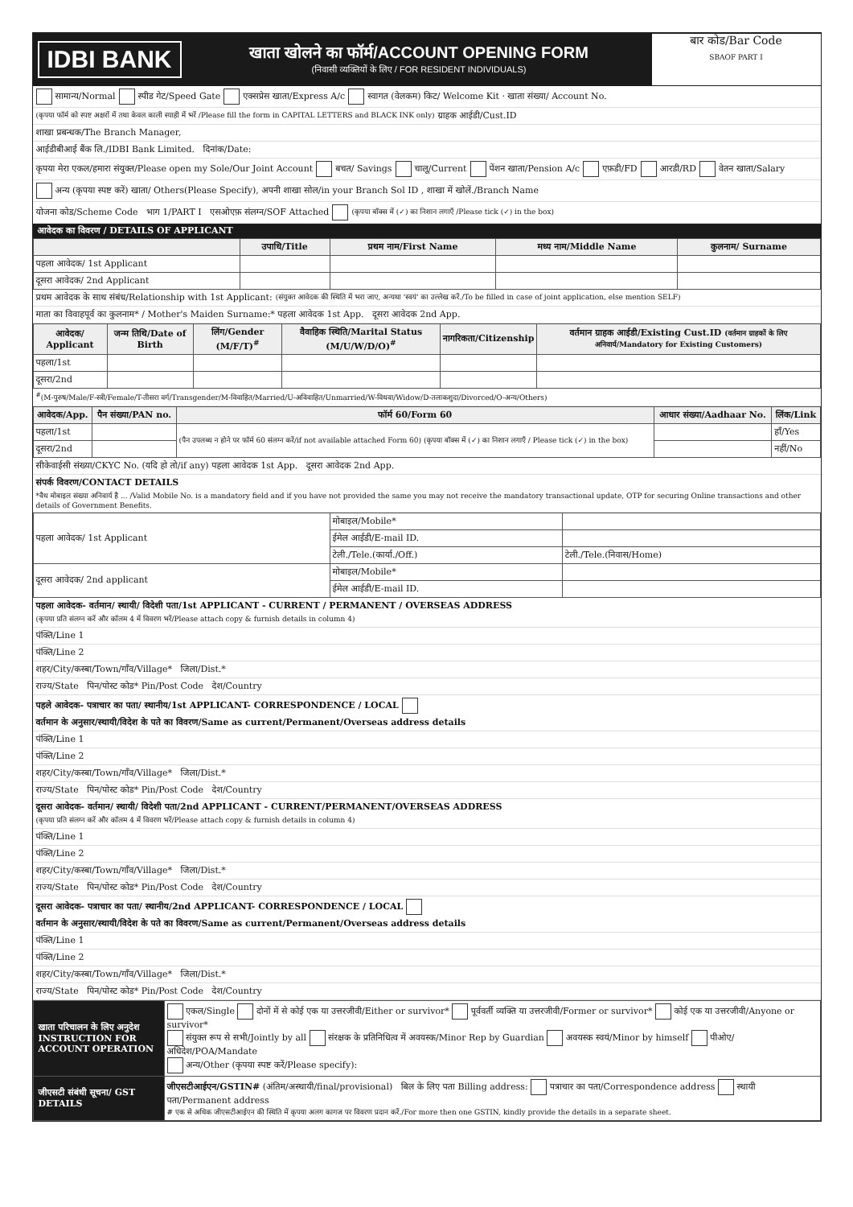IDBI BANK
खाता खोलने का फॉर्म/ACCOUNT OPENING FORM
(निवासी व्यक्तियों के लिए / FOR RESIDENT INDIVIDUALS)
बार कोड/Bar Code
SBAOF PART I
सामान्य/Normal स्पीड गेट/Speed Gate एक्सप्रेस खाता/Express A/c स्वागत (वेलकम) किट/ Welcome Kit · खाता संख्या/ Account No.
(कृपया फॉर्म को स्पष्ट अक्षरों में तथा केवल काली स्याही में भरें /Please fill the form in CAPITAL LETTERS and BLACK INK only) ग्राहक आईडी/Cust.ID
शाखा प्रबन्धक/The Branch Manager,
आईडीबीआई बैंक लि./IDBI Bank Limited. दिनांक/Date:
कृपया मेरा एकल/हमारा संयुक्त/Please open my Sole/Our Joint Account बचत/ Savings चालू/Current पेंशन खाता/Pension A/c एफ़डी/FD आरडी/RD वेतन खाता/Salary
अन्य (कृपया स्पष्ट करें) खाता/ Others(Please Specify), अपनी शाखा सोल/in your Branch Sol ID , शाखा में खोलें./Branch Name
योजना कोड/Scheme Code भाग 1/PART I एसओएफ़ संलग्न/SOF Attached (कृपया बॉक्स में (✓) का निशान लगाएँ /Please tick (✓) in the box)
आवेदक का विवरण / DETAILS OF APPLICANT
| | उपाधि/Title | प्रथम नाम/First Name | मध्य नाम/Middle Name | कुलनाम/ Surname |
| --- | --- | --- | --- | --- |
| पहला आवेदक/ 1st Applicant | | | | |
| दूसरा आवेदक/ 2nd Applicant | | | | |
प्रथम आवेदक के साथ संबंध/Relationship with 1st Applicant: (संयुक्त आवेदक की स्थिति में भरा जाए, अन्यथा 'स्वयं' का उल्लेख करें./To be filled in case of joint application, else mention SELF)
माता का विवाहपूर्व का कुलनाम* / Mother's Maiden Surname:* पहला आवेदक 1st App. दूसरा आवेदक 2nd App.
| आवेदक/ Applicant | जन्म तिथि/Date of Birth | लिंग/Gender (M/F/T)<sup>#</sup> | वैवाहिक स्थिति/Marital Status (M/U/W/D/O)<sup>#</sup> | नागरिकता/Citizenship | वर्तमान ग्राहक आईडी/Existing Cust.ID (वर्तमान ग्राहकों के लिए अनिवार्य/Mandatory for Existing Customers) |
| --- | --- | --- | --- | --- | --- |
| पहला/1st | | | | | |
| दूसरा/2nd | | | | | |
<sup>#</sup> (M-पुरुष/Male/F-स्त्री/Female/T-तीसरा वर्ग/Transgender/M-विवाहित/Married/U-अविवाहित/Unmarried/W-विधवा/Widow/D-तलाकशुदा/Divorced/O-अन्य/Others)
| आवेदक/App. | पैन संख्या/PAN no. | फॉर्म 60/Form 60 | आधार संख्या/Aadhaar No. | लिंक/Link |
| --- | --- | --- | --- | --- |
| पहला/1st | | (पैन उपलब्ध न होने पर फॉर्म 60 संलग्न करें/if not available attached Form 60) (कृपया बॉक्स में (✓) का निशान लगाएँ / Please tick (✓) in the box) | | हाँ/Yes |
| दूसरा/2nd | | | | नहीं/No |
सीकेवाईसी संख्या/CKYC No. (यदि हो तो/if any) पहला आवेदक 1st App. दूसरा आवेदक 2nd App.
संपर्क विवरण/CONTACT DETAILS *वैध मोबाइल संख्या अनिवार्य है ... /Valid Mobile No. is a mandatory field and if you have not provided the same you may not receive the mandatory transactional update, OTP for securing Online transactions and other details of Government Benefits.
| पहला आवेदक/ 1st Applicant | मोबाइल/Mobile* | |
| | ईमेल आईडी/E-mail ID. | |
| | टेली./Tele.(कार्या./Off.) | टेली./Tele.(निवास/Home) |
| दूसरा आवेदक/ 2nd applicant | मोबाइल/Mobile* | |
| | ईमेल आईडी/E-mail ID. | |
पहला आवेदक- वर्तमान/ स्थायी/ विदेशी पता/1st APPLICANT - CURRENT / PERMANENT / OVERSEAS ADDRESS (कृपया प्रति संलग्न करें और कॉलम 4 में विवरण भरें/Please attach copy & furnish details in column 4)
पंक्ति/Line 1
पंक्ति/Line 2
शहर/City/कस्बा/Town/गाँव/Village* जिला/Dist.*
राज्य/State पिन/पोस्ट कोड* Pin/Post Code देश/Country
पहले आवेदक- पत्राचार का पता/ स्थानीय/1st APPLICANT- CORRESPONDENCE / LOCAL वर्तमान के अनुसार/स्थायी/विदेश के पते का विवरण/Same as current/Permanent/Overseas address details
पंक्ति/Line 1
पंक्ति/Line 2
शहर/City/कस्बा/Town/गाँव/Village* जिला/Dist.*
राज्य/State पिन/पोस्ट कोड* Pin/Post Code देश/Country
दूसरा आवेदक- वर्तमान/ स्थायी/ विदेशी पता/2nd APPLICANT - CURRENT/PERMANENT/OVERSEAS ADDRESS (कृपया प्रति संलग्न करें और कॉलम 4 में विवरण भरें/Please attach copy & furnish details in column 4)
पंक्ति/Line 1
पंक्ति/Line 2
शहर/City/कस्बा/Town/गाँव/Village* जिला/Dist.*
राज्य/State पिन/पोस्ट कोड* Pin/Post Code देश/Country
दूसरा आवेदक- पत्राचार का पता/ स्थानीय/2nd APPLICANT- CORRESPONDENCE / LOCAL वर्तमान के अनुसार/स्थायी/विदेश के पते का विवरण/Same as current/Permanent/Overseas address details
पंक्ति/Line 1
पंक्ति/Line 2
शहर/City/कस्बा/Town/गाँव/Village* जिला/Dist.*
राज्य/State पिन/पोस्ट कोड* Pin/Post Code देश/Country
| खाता परिचालन के लिए अनुदेश INSTRUCTION FOR ACCOUNT OPERATION | एकल/Single दोनों में से कोई एक या उत्तरजीवी/Either or survivor* पूर्ववर्ती व्यक्ति या उत्तरजीवी/Former or survivor* कोई एक या उत्तरजीवी/Anyone or survivor* संयुक्त रूप से सभी/Jointly by all संरक्षक के प्रतिनिधित्व में अवयस्क/Minor Rep by Guardian अवयस्क स्वयं/Minor by himself पीओए/अधिदेश/POA/Mandate अन्य/Other (कृपया स्पष्ट करें/Please specify): |
| जीएसटी संबंधी सूचना/ GST DETAILS | जीएसटीआईएन/GSTIN# (अंतिम/अस्थायी/final/provisional) बिल के लिए पता Billing address: पत्राचार का पता/Correspondence address स्थायी पता/Permanent address # एक से अधिक जीएसटीआईएन की स्थिति में कृपया अलग कागज पर विवरण प्रदान करें./For more then one GSTIN, kindly provide the details in a separate sheet. |